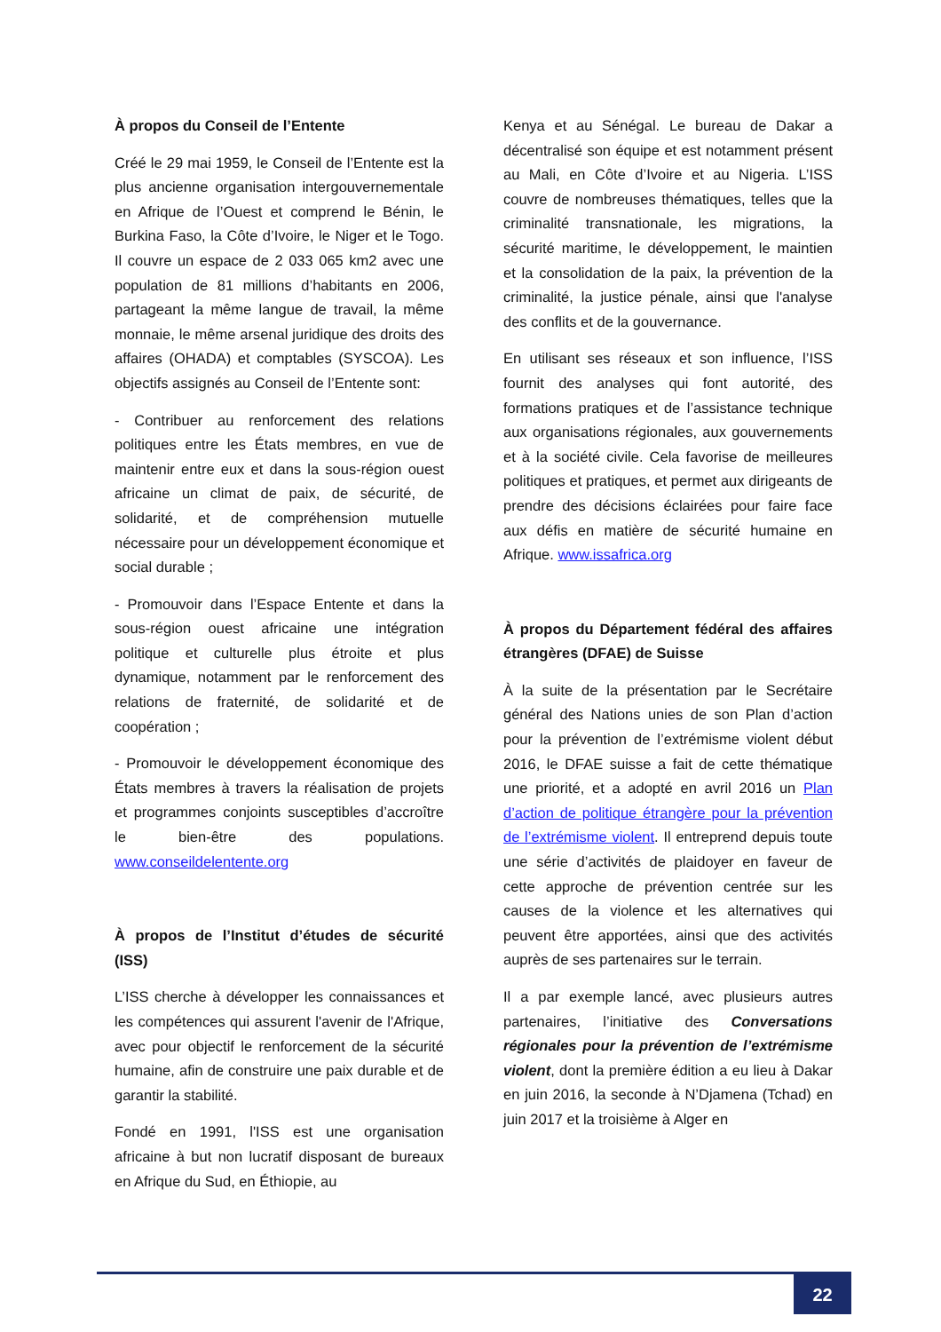À propos du Conseil de l’Entente
Créé le 29 mai 1959, le Conseil de l’Entente est la plus ancienne organisation intergouvernementale en Afrique de l’Ouest et comprend le Bénin, le Burkina Faso, la Côte d’Ivoire, le Niger et le Togo. Il couvre un espace de 2 033 065 km2 avec une population de 81 millions d’habitants en 2006, partageant la même langue de travail, la même monnaie, le même arsenal juridique des droits des affaires (OHADA) et comptables (SYSCOA). Les objectifs assignés au Conseil de l’Entente sont:
- Contribuer au renforcement des relations politiques entre les États membres, en vue de maintenir entre eux et dans la sous-région ouest africaine un climat de paix, de sécurité, de solidarité, et de compréhension mutuelle nécessaire pour un développement économique et social durable ;
- Promouvoir dans l’Espace Entente et dans la sous-région ouest africaine une intégration politique et culturelle plus étroite et plus dynamique, notamment par le renforcement des relations de fraternité, de solidarité et de coopération ;
- Promouvoir le développement économique des États membres à travers la réalisation de projets et programmes conjoints susceptibles d’accroître le bien-être des populations. www.conseildelentente.org
À propos de l’Institut d’études de sécurité (ISS)
L’ISS cherche à développer les connaissances et les compétences qui assurent l'avenir de l'Afrique, avec pour objectif le renforcement de la sécurité humaine, afin de construire une paix durable et de garantir la stabilité.
Fondé en 1991, l'ISS est une organisation africaine à but non lucratif disposant de bureaux en Afrique du Sud, en Éthiopie, au
Kenya et au Sénégal. Le bureau de Dakar a décentralisé son équipe et est notamment présent au Mali, en Côte d’Ivoire et au Nigeria. L’ISS couvre de nombreuses thématiques, telles que la criminalité transnationale, les migrations, la sécurité maritime, le développement, le maintien et la consolidation de la paix, la prévention de la criminalité, la justice pénale, ainsi que l'analyse des conflits et de la gouvernance.
En utilisant ses réseaux et son influence, l’ISS fournit des analyses qui font autorité, des formations pratiques et de l’assistance technique aux organisations régionales, aux gouvernements et à la société civile. Cela favorise de meilleures politiques et pratiques, et permet aux dirigeants de prendre des décisions éclairées pour faire face aux défis en matière de sécurité humaine en Afrique. www.issafrica.org
À propos du Département fédéral des affaires étrangères (DFAE) de Suisse
À la suite de la présentation par le Secrétaire général des Nations unies de son Plan d’action pour la prévention de l’extrémisme violent début 2016, le DFAE suisse a fait de cette thématique une priorité, et a adopté en avril 2016 un Plan d’action de politique étrangère pour la prévention de l’extrémisme violent. Il entreprend depuis toute une série d’activités de plaidoyer en faveur de cette approche de prévention centrée sur les causes de la violence et les alternatives qui peuvent être apportées, ainsi que des activités auprès de ses partenaires sur le terrain.
Il a par exemple lancé, avec plusieurs autres partenaires, l’initiative des Conversations régionales pour la prévention de l’extrémisme violent, dont la première édition a eu lieu à Dakar en juin 2016, la seconde à N’Djamena (Tchad) en juin 2017 et la troisième à Alger en
22